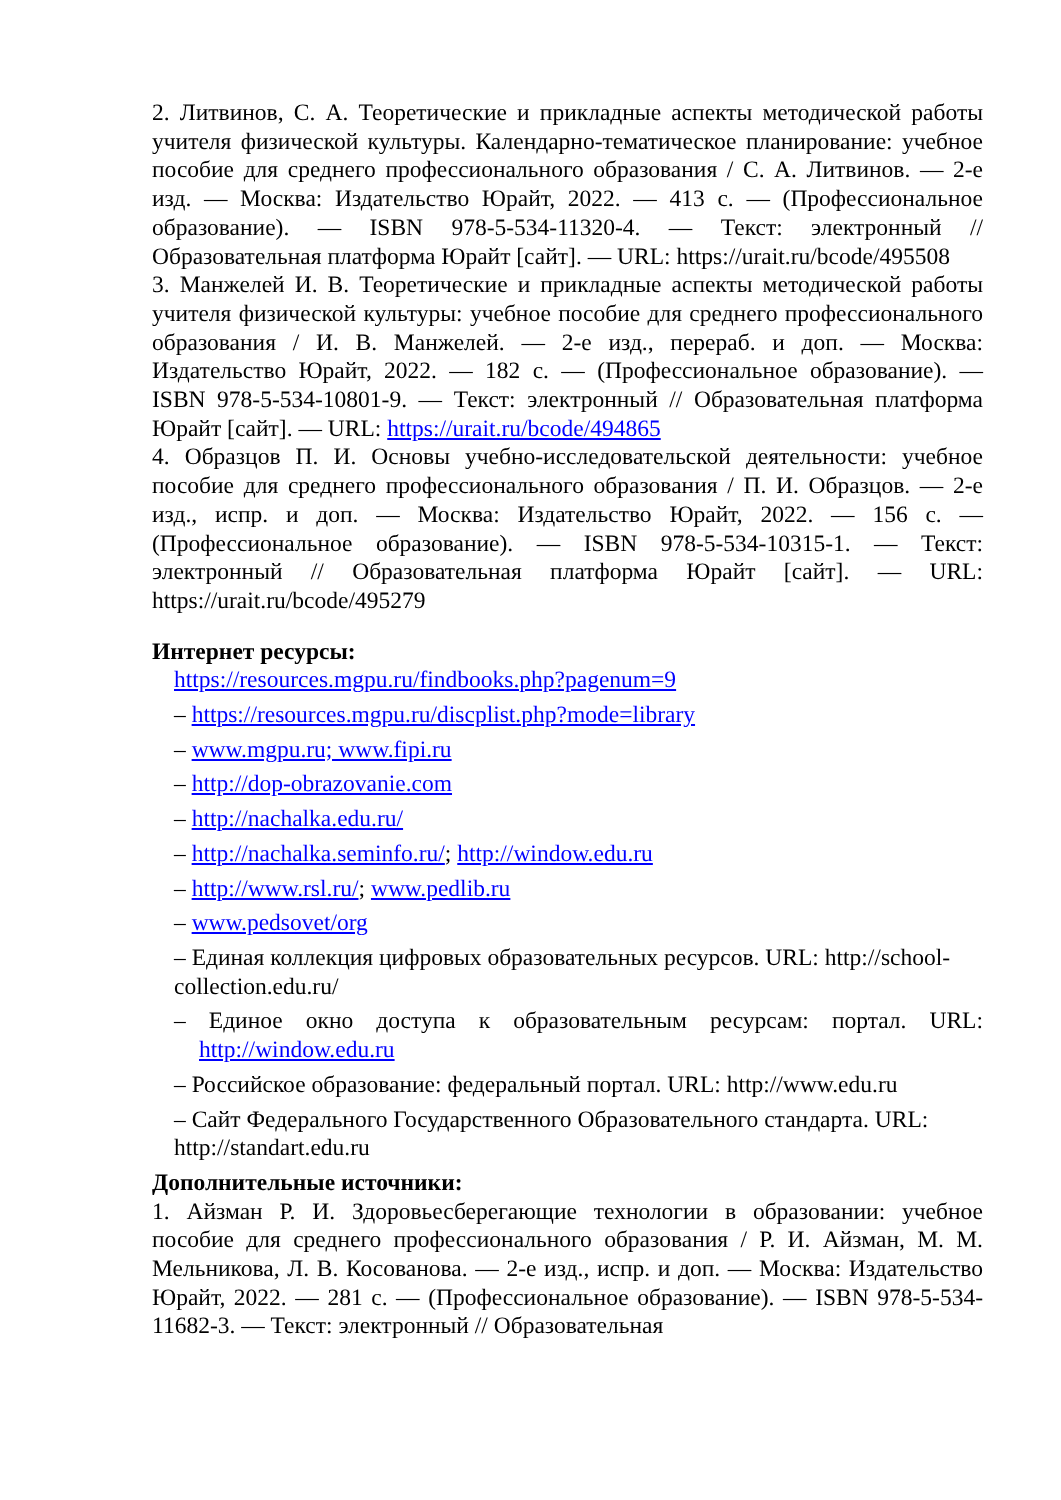2. Литвинов, С. А. Теоретические и прикладные аспекты методической работы учителя физической культуры. Календарно-тематическое планирование: учебное пособие для среднего профессионального образования / С. А. Литвинов. — 2-е изд. — Москва: Издательство Юрайт, 2022. — 413 с. — (Профессиональное образование). — ISBN 978-5-534-11320-4. — Текст: электронный // Образовательная платформа Юрайт [сайт]. — URL: https://urait.ru/bcode/495508
3. Манжелей И. В. Теоретические и прикладные аспекты методической работы учителя физической культуры: учебное пособие для среднего профессионального образования / И. В. Манжелей. — 2-е изд., перераб. и доп. — Москва: Издательство Юрайт, 2022. — 182 с. — (Профессиональное образование). — ISBN 978-5-534-10801-9. — Текст: электронный // Образовательная платформа Юрайт [сайт]. — URL: https://urait.ru/bcode/494865
4. Образцов П. И. Основы учебно-исследовательской деятельности: учебное пособие для среднего профессионального образования / П. И. Образцов. — 2-е изд., испр. и доп. — Москва: Издательство Юрайт, 2022. — 156 с. — (Профессиональное образование). — ISBN 978-5-534-10315-1. — Текст: электронный // Образовательная платформа Юрайт [сайт]. — URL: https://urait.ru/bcode/495279
Интернет ресурсы:
https://resources.mgpu.ru/findbooks.php?pagenum=9
– https://resources.mgpu.ru/discplist.php?mode=library
– www.mgpu.ru; www.fipi.ru
– http://dop-obrazovanie.com
– http://nachalka.edu.ru/
– http://nachalka.seminfo.ru/; http://window.edu.ru
– http://www.rsl.ru/; www.pedlib.ru
– www.pedsovet/org
– Единая коллекция цифровых образовательных ресурсов. URL: http://school- collection.edu.ru/
– Единое окно доступа к образовательным ресурсам: портал. URL: http://window.edu.ru
– Российское образование: федеральный портал. URL: http://www.edu.ru
– Сайт Федерального Государственного Образовательного стандарта. URL: http://standart.edu.ru
Дополнительные источники:
1. Айзман Р. И. Здоровьесберегающие технологии в образовании: учебное пособие для среднего профессионального образования / Р. И. Айзман, М. М. Мельникова, Л. В. Косованова. — 2-е изд., испр. и доп. — Москва: Издательство Юрайт, 2022. — 281 с. — (Профессиональное образование). — ISBN 978-5-534-11682-3. — Текст: электронный // Образовательная